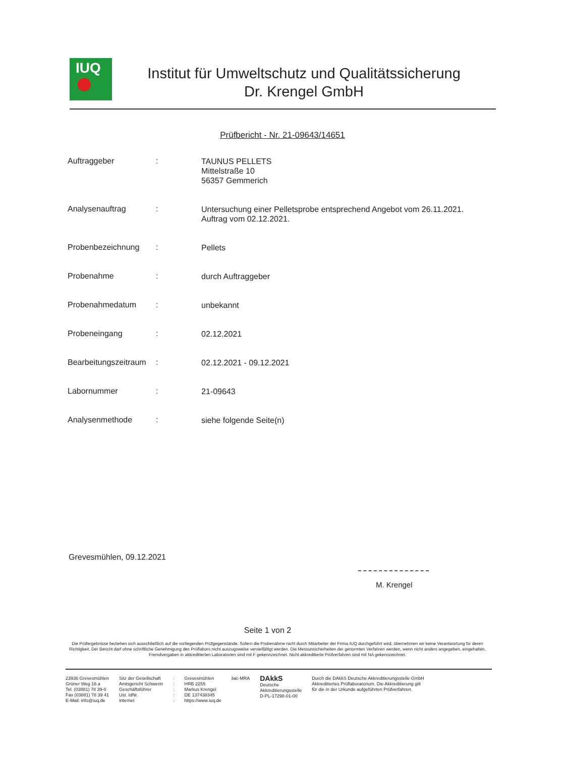IUQ
Institut für Umweltschutz und Qualitätssicherung
Dr. Krengel GmbH
Prüfbericht - Nr. 21-09643/14651
Auftraggeber :
TAUNUS PELLETS
Mittelstraße 10
56357 Gemmerich
Analysenauftrag :
Untersuchung einer Pelletsprobe entsprechend Angebot vom 26.11.2021.
Auftrag vom 02.12.2021.
Probenbezeichnung :
Pellets
Probenahme :
durch Auftraggeber
Probenahmedatum :
unbekannt
Probeneingang :
02.12.2021
Bearbeitungszeitraum
:
02.12.2021 - 09.12.2021
Labornummer :
21-09643
Analysenmethode :
siehe folgende Seite(n)
Grevesmühlen, 09.12.2021
M. Krengel
Seite 1 von 2
Die Prüfergebnisse beziehen sich ausschließlich auf die vorliegenden Prüfgegenstände. Sofern die Probenahme nicht durch Mitarbeiter der Firma IUQ durchgeführt wird, übernehmen wir keine Verantwortung für deren Richtigkeit. Der Bericht darf ohne schriftliche Genehmigung des Prüflabors nicht auszugsweise vervielfältigt werden. Die Messunsicherheiten der genormten Verfahren werden, wenn nicht anders angegeben, eingehalten. Fremdvergaben in akkreditierten Laboratorien sind mit F gekennzeichnet. Nicht akkreditierte Prüfverfahren sind mit NA gekennzeichnet.
23936 Grevesmühlen
Grüner Weg 16 a
Tel. (03881) 78 39-0
Fax (03881) 78 39 41
E-Mail: info@iuq.de
Sitz der Gesellschaft
Amtsgericht Schwerin
Geschäftsführer
Ust. IdNr.
Internet
:
:
:
:
:
Grevesmühlen
HRB 2255
Markus Krengel
DE 137438345
https://www.iuq.de
ilac-MRA
DAkkS
Deutsche
Akkreditierungsstelle
D-PL-17298-01-00
Durch die DAkkS Deutsche Akkreditierungsstelle GmbH
Akkreditiertes Prüflaboratorium. Die Akkreditierung gilt
für die in der Urkunde aufgeführten Prüfverfahren.